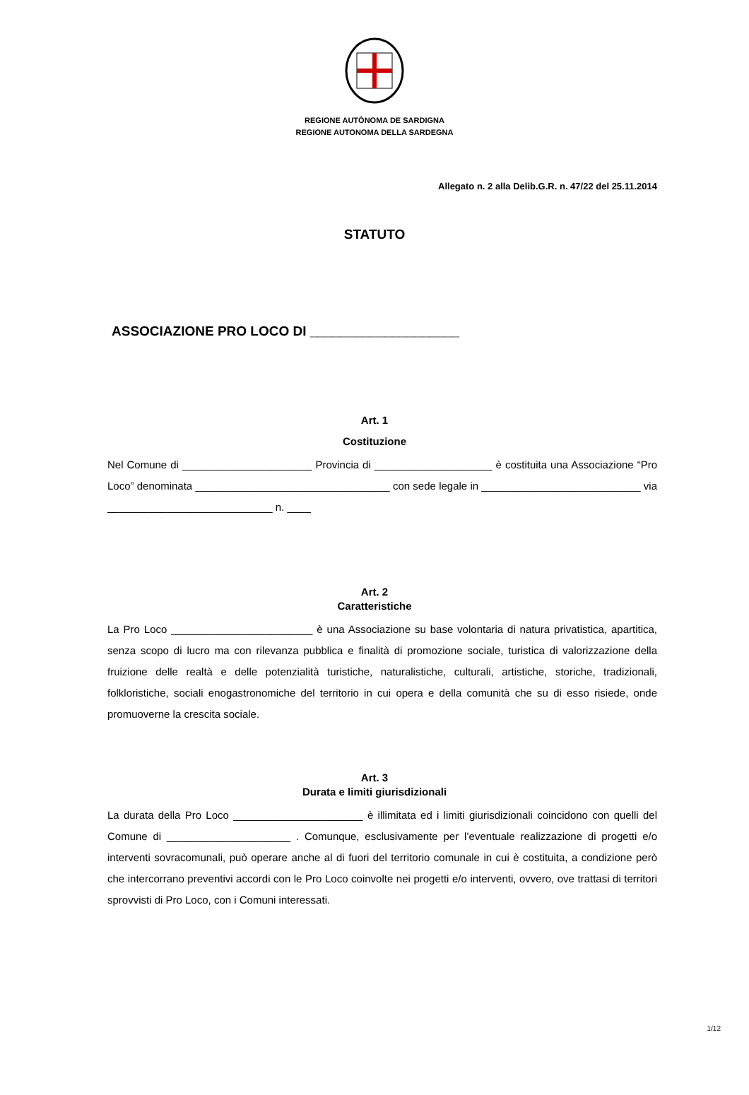REGIONE AUTÒNOMA DE SARDIGNA
REGIONE AUTONOMA DELLA SARDEGNA
Allegato n. 2 alla Delib.G.R. n. 47/22 del 25.11.2014
STATUTO
ASSOCIAZIONE PRO LOCO DI ____________________
Art. 1
Costituzione
Nel Comune di ______________________ Provincia di ____________________ è costituita una Associazione “Pro Loco” denominata _________________________________ con sede legale in ___________________________ via ____________________________ n. ____
Art. 2
Caratteristiche
La Pro Loco ________________________ è una Associazione su base volontaria di natura privatistica, apartitica, senza scopo di lucro ma con rilevanza pubblica e finalità di promozione sociale, turistica di valorizzazione della fruizione delle realtà e delle potenzialità turistiche, naturalistiche, culturali, artistiche, storiche, tradizionali, folkloristiche, sociali enogastronomiche del territorio in cui opera e della comunità che su di esso risiede, onde promuoverne la crescita sociale.
Art. 3
Durata e limiti giurisdizionali
La durata della Pro Loco ______________________ è illimitata ed i limiti giurisdizionali coincidono con quelli del Comune di _____________________ . Comunque, esclusivamente per l’eventuale realizzazione di progetti e/o interventi sovracomunali, può operare anche al di fuori del territorio comunale in cui è costituita, a condizione però che intercorrano preventivi accordi con le Pro Loco coinvolte nei progetti e/o interventi, ovvero, ove trattasi di territori sprovvisti di Pro Loco, con i Comuni interessati.
1/12